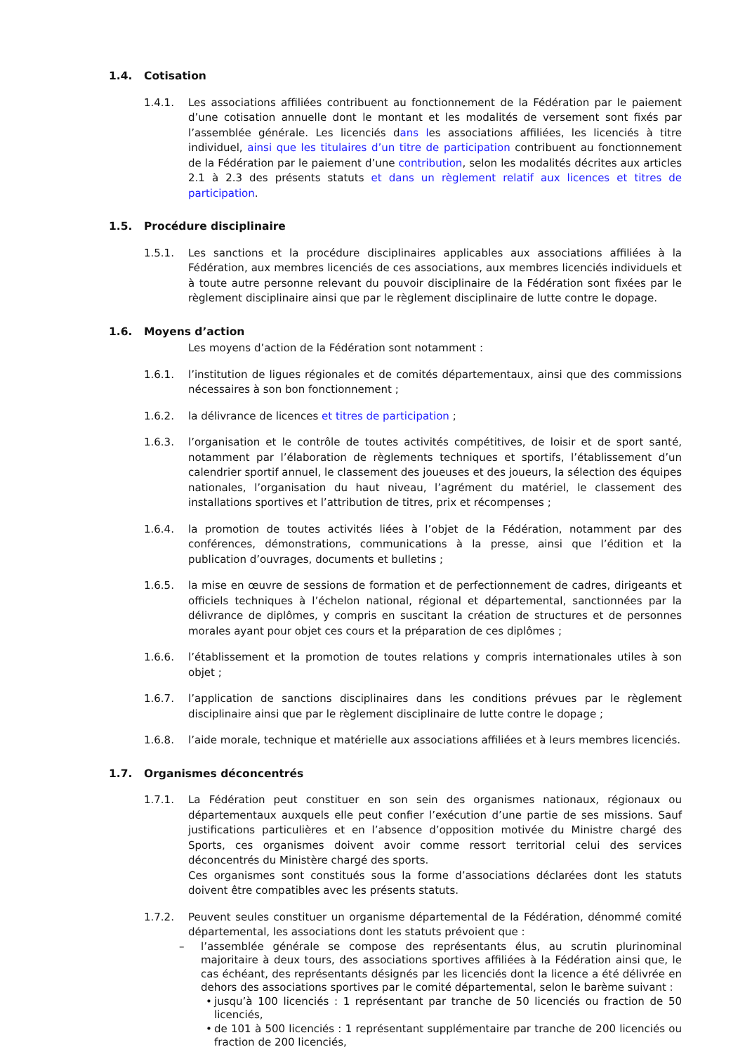1.4. Cotisation
1.4.1. Les associations affiliées contribuent au fonctionnement de la Fédération par le paiement d’une cotisation annuelle dont le montant et les modalités de versement sont fixés par l’assemblée générale. Les licenciés dans les associations affiliées, les licenciés à titre individuel, ainsi que les titulaires d’un titre de participation contribuent au fonctionnement de la Fédération par le paiement d’une contribution, selon les modalités décrites aux articles 2.1 à 2.3 des présents statuts et dans un règlement relatif aux licences et titres de participation.
1.5. Procédure disciplinaire
1.5.1. Les sanctions et la procédure disciplinaires applicables aux associations affiliées à la Fédération, aux membres licenciés de ces associations, aux membres licenciés individuels et à toute autre personne relevant du pouvoir disciplinaire de la Fédération sont fixées par le règlement disciplinaire ainsi que par le règlement disciplinaire de lutte contre le dopage.
1.6. Moyens d’action
Les moyens d’action de la Fédération sont notamment :
1.6.1. l’institution de ligues régionales et de comités départementaux, ainsi que des commissions nécessaires à son bon fonctionnement ;
1.6.2. la délivrance de licences et titres de participation ;
1.6.3. l’organisation et le contrôle de toutes activités compétitives, de loisir et de sport santé, notamment par l’élaboration de règlements techniques et sportifs, l’établissement d’un calendrier sportif annuel, le classement des joueuses et des joueurs, la sélection des équipes nationales, l’organisation du haut niveau, l’agrément du matériel, le classement des installations sportives et l’attribution de titres, prix et récompenses ;
1.6.4. la promotion de toutes activités liées à l’objet de la Fédération, notamment par des conférences, démonstrations, communications à la presse, ainsi que l’édition et la publication d’ouvrages, documents et bulletins ;
1.6.5. la mise en œuvre de sessions de formation et de perfectionnement de cadres, dirigeants et officiels techniques à l’échelon national, régional et départemental, sanctionnées par la délivrance de diplômes, y compris en suscitant la création de structures et de personnes morales ayant pour objet ces cours et la préparation de ces diplômes ;
1.6.6. l’établissement et la promotion de toutes relations y compris internationales utiles à son objet ;
1.6.7. l’application de sanctions disciplinaires dans les conditions prévues par le règlement disciplinaire ainsi que par le règlement disciplinaire de lutte contre le dopage ;
1.6.8. l’aide morale, technique et matérielle aux associations affiliées et à leurs membres licenciés.
1.7. Organismes déconcentrés
1.7.1. La Fédération peut constituer en son sein des organismes nationaux, régionaux ou départementaux auxquels elle peut confier l’exécution d’une partie de ses missions. Sauf justifications particulières et en l’absence d’opposition motivée du Ministre chargé des Sports, ces organismes doivent avoir comme ressort territorial celui des services déconcentrés du Ministère chargé des sports.
Ces organismes sont constitués sous la forme d’associations déclarées dont les statuts doivent être compatibles avec les présents statuts.
1.7.2. Peuvent seules constituer un organisme départemental de la Fédération, dénommé comité départemental, les associations dont les statuts prévoient que :
– l’assemblée générale se compose des représentants élus, au scrutin plurinominal majoritaire à deux tours, des associations sportives affiliées à la Fédération ainsi que, le cas échéant, des représentants désignés par les licenciés dont la licence a été délivrée en dehors des associations sportives par le comité départemental, selon le barème suivant :
• jusqu’à 100 licenciés : 1 représentant par tranche de 50 licenciés ou fraction de 50 licenciés,
• de 101 à 500 licenciés : 1 représentant supplémentaire par tranche de 200 licenciés ou fraction de 200 licenciés,